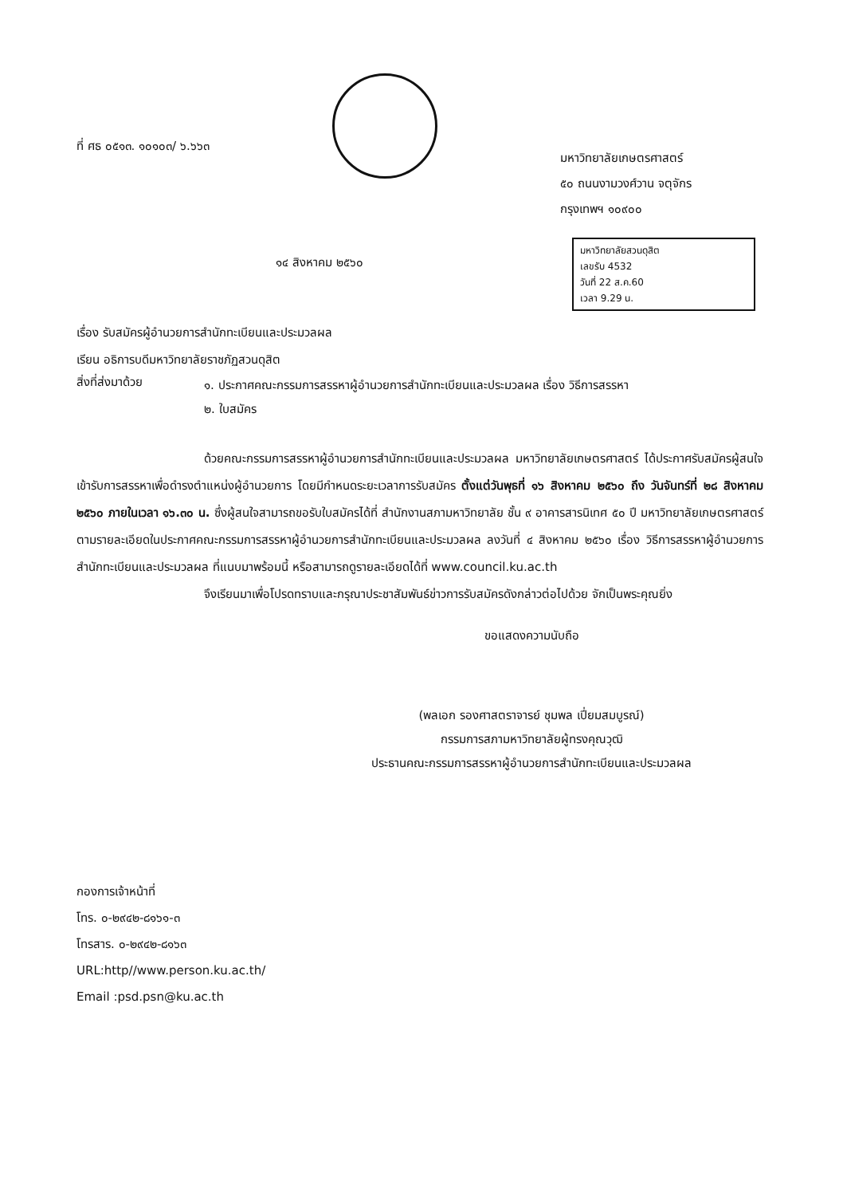ที่ ศธ ๐๕๑๓. ๑๐๑๐๓/ ๖.๖๖๓
มหาวิทยาลัยเกษตรศาสตร์
๕๐ ถนนงามวงศ์วาน จตุจักร
กรุงเทพฯ ๑๐๙๐๐
๑๔ สิงหาคม ๒๕๖๐
มหาวิทยาลัยสวนดุสิต
เลขรับ 4532
วันที่ 22 ส.ค.60
เวลา 9.29 น.
เรื่อง รับสมัครผู้อำนวยการสำนักทะเบียนและประมวลผล
เรียน อธิการบดีมหาวิทยาลัยราชภัฏสวนดุสิต
สิ่งที่ส่งมาด้วย
๑. ประกาศคณะกรรมการสรรหาผู้อำนวยการสำนักทะเบียนและประมวลผล เรื่อง วิธีการสรรหา
๒. ใบสมัคร
ด้วยคณะกรรมการสรรหาผู้อำนวยการสำนักทะเบียนและประมวลผล มหาวิทยาลัยเกษตรศาสตร์ ได้ประกาศรับสมัครผู้สนใจเข้ารับการสรรหาเพื่อดำรงตำแหน่งผู้อำนวยการ โดยมีกำหนดระยะเวลาการรับสมัคร ตั้งแต่วันพุธที่ ๑๖ สิงหาคม ๒๕๖๐ ถึง วันจันทร์ที่ ๒๘ สิงหาคม ๒๕๖๐ ภายในเวลา ๑๖.๓๐ น. ซึ่งผู้สนใจสามารถขอรับใบสมัครได้ที่ สำนักงานสภามหาวิทยาลัย ชั้น ๙ อาคารสารนิเทศ ๕๐ ปี มหาวิทยาลัยเกษตรศาสตร์ ตามรายละเอียดในประกาศคณะกรรมการสรรหาผู้อำนวยการสำนักทะเบียนและประมวลผล ลงวันที่ ๔ สิงหาคม ๒๕๖๐ เรื่อง วิธีการสรรหาผู้อำนวยการสำนักทะเบียนและประมวลผล ที่แนบมาพร้อมนี้ หรือสามารถดูรายละเอียดได้ที่ www.council.ku.ac.th
จึงเรียนมาเพื่อโปรดทราบและกรุณาประชาสัมพันธ์ข่าวการรับสมัครดังกล่าวต่อไปด้วย จักเป็นพระคุณยิ่ง
ขอแสดงความนับถือ
(พลเอก รองศาสตราจารย์ ชุมพล เปี่ยมสมบูรณ์)
กรรมการสภามหาวิทยาลัยผู้ทรงคุณวุฒิ
ประธานคณะกรรมการสรรหาผู้อำนวยการสำนักทะเบียนและประมวลผล
กองการเจ้าหน้าที่
โทร. ๐-๒๙๔๒-๘๑๖๑-๓
โทรสาร. ๐-๒๙๔๒-๘๑๖๓
URL:http//www.person.ku.ac.th/
Email :psd.psn@ku.ac.th